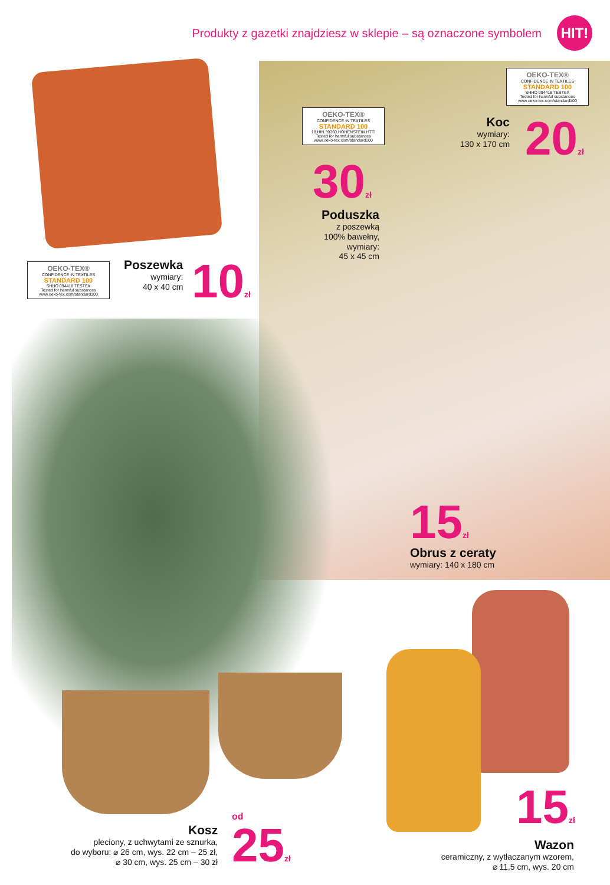Produkty z gazetki znajdziesz w sklepie – są oznaczone symbolem
HIT!
OEKO-TEX®
CONFIDENCE IN TEXTILES
STANDARD 100
SHHO 094418 TESTEX
Tested for harmful substances
www.oeko-tex.com/standard100
Koc
wymiary:
130 x 170 cm
20zł
OEKO-TEX®
CONFIDENCE IN TEXTILES
STANDARD 100
18.HIN.39760 HOHENSTEIN HTTI
Tested for harmful substances
www.oeko-tex.com/standard100
30zł
Poduszka
z poszewką
100% bawełny,
wymiary:
45 x 45 cm
OEKO-TEX®
CONFIDENCE IN TEXTILES
STANDARD 100
SHHO 094418 TESTEX
Tested for harmful substances
www.oeko-tex.com/standard100
Poszewka
wymiary:
40 x 40 cm
10zł
15zł
Obrus z ceraty
wymiary: 140 x 180 cm
Kosz
pleciony, z uchwytami ze sznurka,
do wyboru: ⌀ 26 cm, wys. 22 cm – 25 zł,
⌀ 30 cm, wys. 25 cm – 30 zł
od
25zł
15zł
Wazon
ceramiczny, z wytłaczanym wzorem,
⌀ 11,5 cm, wys. 20 cm